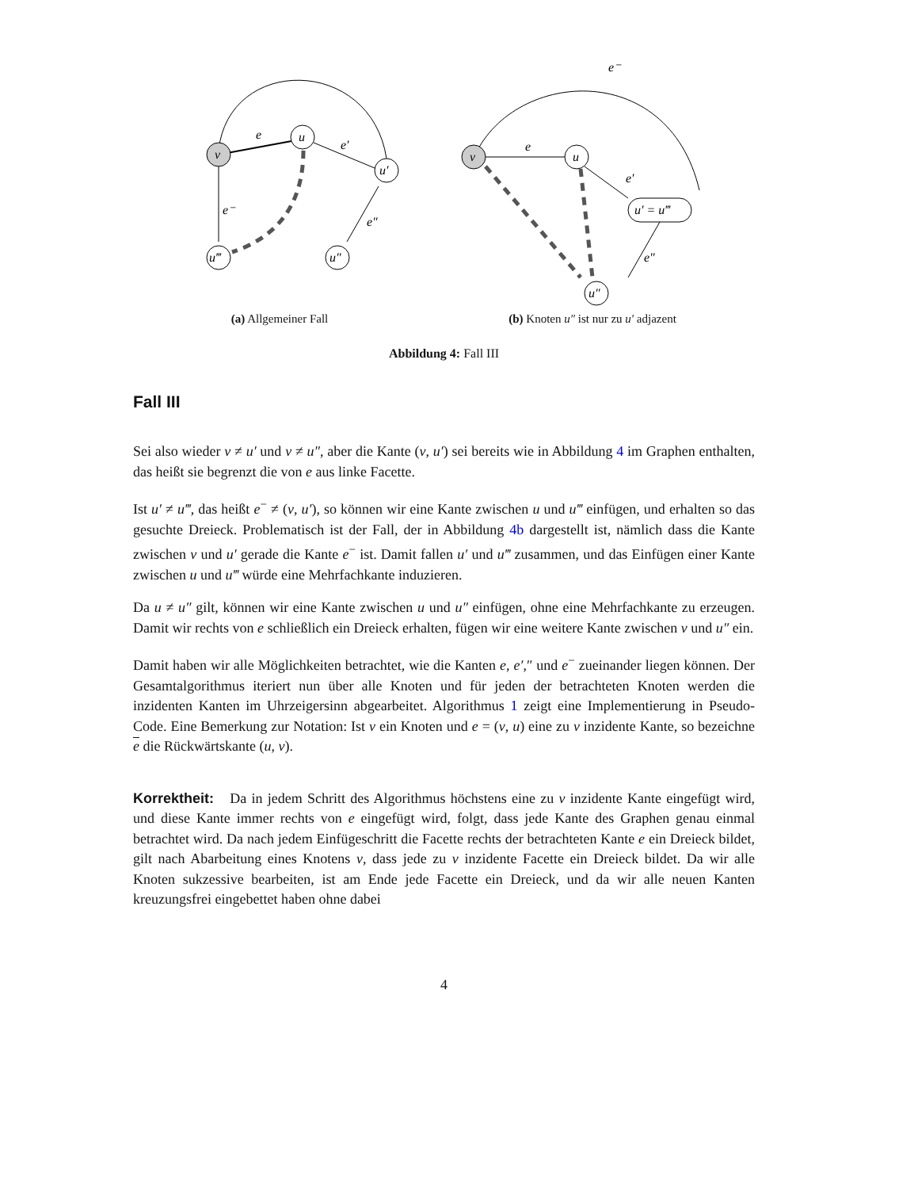v
u
u′
u‴
u″
e
e′
e⁻
e″
(a) Allgemeiner Fall
v
u
u′ = u‴
u″
e⁻
e
e′
e″
(b) Knoten u″ ist nur zu u′ adjazent
Abbildung 4: Fall III
Fall III
Sei also wieder v ≠ u′ und v ≠ u″, aber die Kante (v, u′) sei bereits wie in Abbildung 4 im Graphen enthalten, das heißt sie begrenzt die von e aus linke Facette.
Ist u′ ≠ u‴, das heißt e<sup>−</sup> ≠ (v, u′), so können wir eine Kante zwischen u und u‴ einfügen, und erhalten so das gesuchte Dreieck. Problematisch ist der Fall, der in Abbildung 4b dargestellt ist, nämlich dass die Kante zwischen v und u′ gerade die Kante e<sup>−</sup> ist. Damit fallen u′ und u‴ zusammen, und das Einfügen einer Kante zwischen u und u‴ würde eine Mehrfachkante induzieren.
Da u ≠ u″ gilt, können wir eine Kante zwischen u und u″ einfügen, ohne eine Mehrfachkante zu erzeugen. Damit wir rechts von e schließlich ein Dreieck erhalten, fügen wir eine weitere Kante zwischen v und u″ ein.
Damit haben wir alle Möglichkeiten betrachtet, wie die Kanten e, e′,″ und e<sup>−</sup> zueinander liegen können. Der Gesamtalgorithmus iteriert nun über alle Knoten und für jeden der betrachteten Knoten werden die inzidenten Kanten im Uhrzeigersinn abgearbeitet. Algorithmus 1 zeigt eine Implementierung in Pseudo-Code. Eine Bemerkung zur Notation: Ist v ein Knoten und e = (v, u) eine zu v inzidente Kante, so bezeichne e die Rückwärtskante (u, v).
Korrektheit: Da in jedem Schritt des Algorithmus höchstens eine zu v inzidente Kante eingefügt wird, und diese Kante immer rechts von e eingefügt wird, folgt, dass jede Kante des Graphen genau einmal betrachtet wird. Da nach jedem Einfügeschritt die Facette rechts der betrachteten Kante e ein Dreieck bildet, gilt nach Abarbeitung eines Knotens v, dass jede zu v inzidente Facette ein Dreieck bildet. Da wir alle Knoten sukzessive bearbeiten, ist am Ende jede Facette ein Dreieck, und da wir alle neuen Kanten kreuzungsfrei eingebettet haben ohne dabei
4